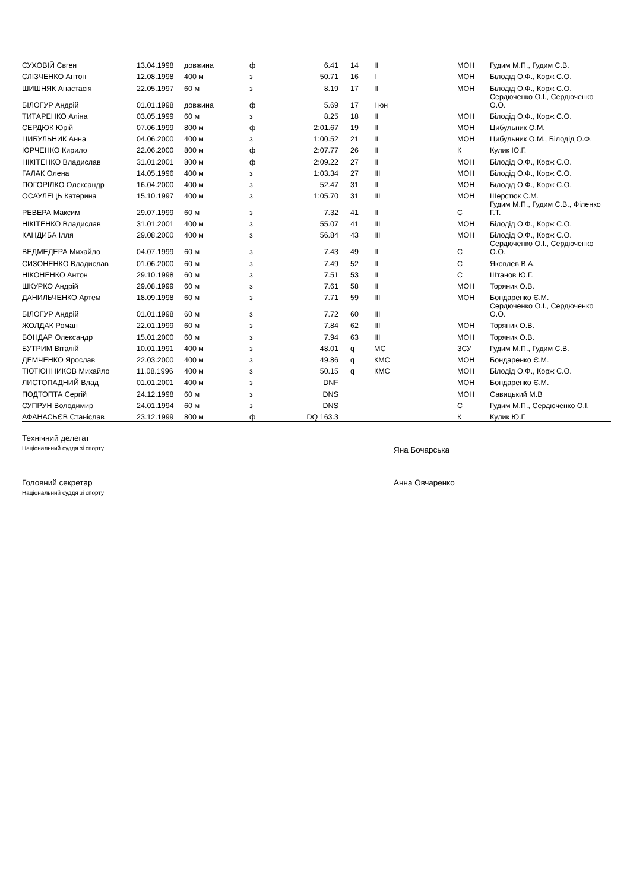| СУХОВІЙ Євген | 13.04.1998 | довжина | ф | 6.41 | 14 | ІІ | МОН | Гудим М.П., Гудим С.В. |
| СЛІЗЧЕНКО Антон | 12.08.1998 | 400 м | з | 50.71 | 16 | І | МОН | Білодід О.Ф., Корж С.О. |
| ШИШНЯК Анастасія | 22.05.1997 | 60 м | з | 8.19 | 17 | ІІ | МОН | Білодід О.Ф., Корж С.О. |
| БІЛОГУР Андрій | 01.01.1998 | довжина | ф | 5.69 | 17 | І юн | | Сердюченко О.І., Сердюченко О.О. |
| ТИТАРЕНКО Аліна | 03.05.1999 | 60 м | з | 8.25 | 18 | ІІ | МОН | Білодід О.Ф., Корж С.О. |
| СЕРДЮК Юрій | 07.06.1999 | 800 м | ф | 2:01.67 | 19 | ІІ | МОН | Цибульник О.М. |
| ЦИБУЛЬНИК Анна | 04.06.2000 | 400 м | з | 1:00.52 | 21 | ІІ | МОН | Цибульник О.М., Білодід О.Ф. |
| ЮРЧЕНКО Кирило | 22.06.2000 | 800 м | ф | 2:07.77 | 26 | ІІ | К | Кулик Ю.Г. |
| НІКІТЕНКО Владислав | 31.01.2001 | 800 м | ф | 2:09.22 | 27 | ІІ | МОН | Білодід О.Ф., Корж С.О. |
| ГАЛАК Олена | 14.05.1996 | 400 м | з | 1:03.34 | 27 | ІІІ | МОН | Білодід О.Ф., Корж С.О. |
| ПОГОРІЛКО Олександр | 16.04.2000 | 400 м | з | 52.47 | 31 | ІІ | МОН | Білодід О.Ф., Корж С.О. |
| ОСАУЛЕЦЬ Катерина | 15.10.1997 | 400 м | з | 1:05.70 | 31 | ІІІ | МОН | Шерстюк С.М. |
| РЕВЕРА Максим | 29.07.1999 | 60 м | з | 7.32 | 41 | ІІ | С | Гудим М.П., Гудим С.В., Філенко Г.Т. |
| НІКІТЕНКО Владислав | 31.01.2001 | 400 м | з | 55.07 | 41 | ІІІ | МОН | Білодід О.Ф., Корж С.О. |
| КАНДИБА Ілля | 29.08.2000 | 400 м | з | 56.84 | 43 | ІІІ | МОН | Білодід О.Ф., Корж С.О. |
| ВЕДМЕДЕРА Михайло | 04.07.1999 | 60 м | з | 7.43 | 49 | ІІ | С | Сердюченко О.І., Сердюченко О.О. |
| СИЗОНЕНКО Владислав | 01.06.2000 | 60 м | з | 7.49 | 52 | ІІ | С | Яковлев В.А. |
| НІКОНЕНКО Антон | 29.10.1998 | 60 м | з | 7.51 | 53 | ІІ | С | Штанов Ю.Г. |
| ШКУРКО Андрій | 29.08.1999 | 60 м | з | 7.61 | 58 | ІІ | МОН | Торяник О.В. |
| ДАНИЛЬЧЕНКО Артем | 18.09.1998 | 60 м | з | 7.71 | 59 | ІІІ | МОН | Бондаренко Є.М. |
| БІЛОГУР Андрій | 01.01.1998 | 60 м | з | 7.72 | 60 | ІІІ | | Сердюченко О.І., Сердюченко О.О. |
| ЖОЛДАК Роман | 22.01.1999 | 60 м | з | 7.84 | 62 | ІІІ | МОН | Торяник О.В. |
| БОНДАР Олександр | 15.01.2000 | 60 м | з | 7.94 | 63 | ІІІ | МОН | Торяник О.В. |
| БУТРИМ Віталій | 10.01.1991 | 400 м | з | 48.01 | q | МС | ЗСУ | Гудим М.П., Гудим С.В. |
| ДЕМЧЕНКО Ярослав | 22.03.2000 | 400 м | з | 49.86 | q | КМС | МОН | Бондаренко Є.М. |
| ТЮТЮННИКОВ Михайло | 11.08.1996 | 400 м | з | 50.15 | q | КМС | МОН | Білодід О.Ф., Корж С.О. |
| ЛИСТОПАДНИЙ Влад | 01.01.2001 | 400 м | з | DNF | | | МОН | Бондаренко Є.М. |
| ПОДТОПТА Сергій | 24.12.1998 | 60 м | з | DNS | | | МОН | Савицький М.В |
| СУПРУН Володимир | 24.01.1994 | 60 м | з | DNS | | | С | Гудим М.П., Сердюченко О.І. |
| АФАНАСЬЄВ Станіслав | 23.12.1999 | 800 м | ф | DQ 163.3 | | | К | Кулик Ю.Г. |
Технічний делегат
Національний суддя зі спорту
Яна Бочарська
Головний секретар
Національний суддя зі спорту
Анна Овчаренко